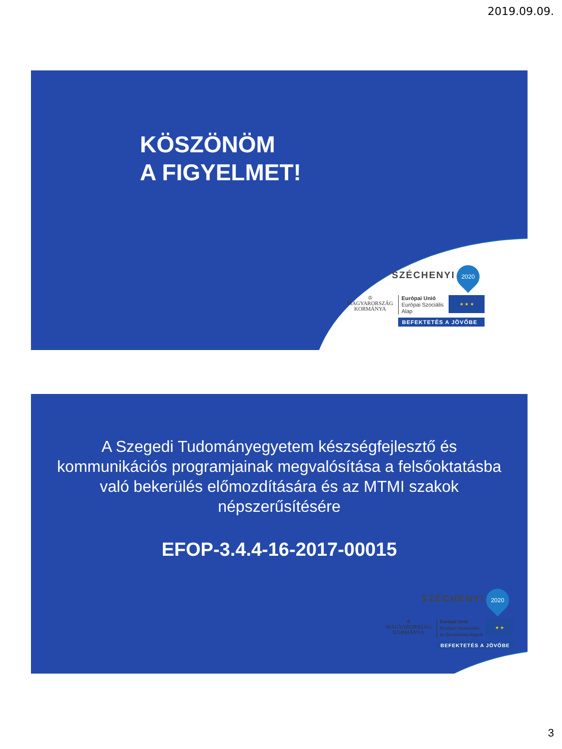2019.09.09.
KÖSZÖNÖM
A FIGYELMET!
SZÉCHENYI 2020
♔
MAGYARORSZÁG
KORMÁNYA
Európai Unió
Európai Szociális
Alap
★ ★ ★
BEFEKTETÉS A JÖVŐBE
A Szegedi Tudományegyetem készségfejlesztő és
kommunikációs programjainak megvalósítása a felsőoktatásba
való bekerülés előmozdítására és az MTMI szakok
népszerűsítésére
EFOP-3.4.4-16-2017-00015
SZÉCHENYI 2020
♔
MAGYARORSZÁG
KORMÁNYA
Európai Unió
Európai Strukturális
és Beruházási Alapok
★ ★
BEFEKTETÉS A JÖVŐBE
3